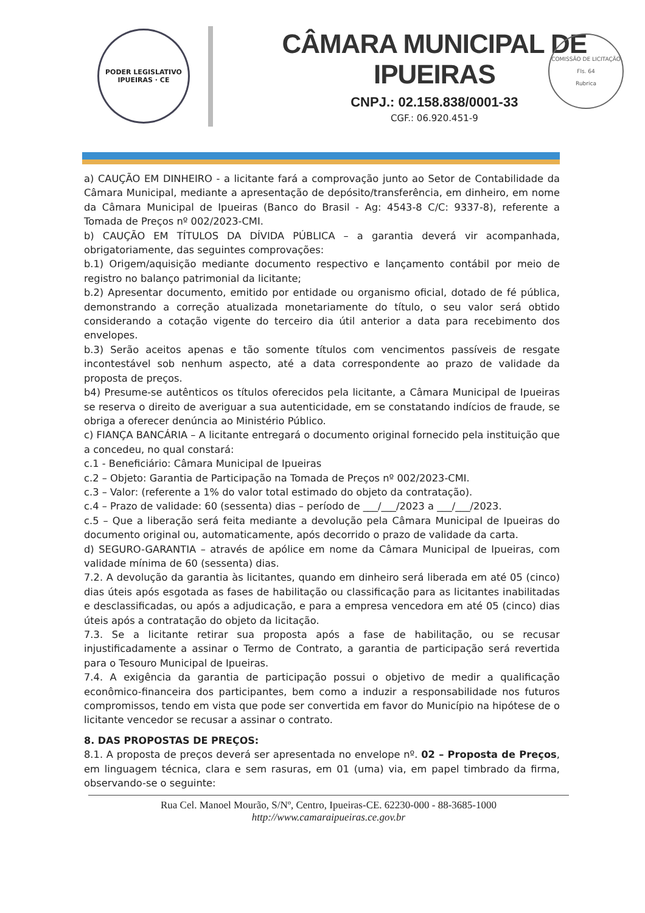PODER LEGISLATIVO
IPUEIRAS · CE
CÂMARA MUNICIPAL DE IPUEIRAS
CNPJ.: 02.158.838/0001-33
CGF.: 06.920.451-9
COMISSÃO DE LICITAÇÃO
Fls. 64
Rubrica
a) CAUÇÃO EM DINHEIRO - a licitante fará a comprovação junto ao Setor de Contabilidade da Câmara Municipal, mediante a apresentação de depósito/transferência, em dinheiro, em nome da Câmara Municipal de Ipueiras (Banco do Brasil - Ag: 4543-8 C/C: 9337-8), referente a Tomada de Preços nº 002/2023-CMI.
b) CAUÇÃO EM TÍTULOS DA DÍVIDA PÚBLICA – a garantia deverá vir acompanhada, obrigatoriamente, das seguintes comprovações:
b.1) Origem/aquisição mediante documento respectivo e lançamento contábil por meio de registro no balanço patrimonial da licitante;
b.2) Apresentar documento, emitido por entidade ou organismo oficial, dotado de fé pública, demonstrando a correção atualizada monetariamente do título, o seu valor será obtido considerando a cotação vigente do terceiro dia útil anterior a data para recebimento dos envelopes.
b.3) Serão aceitos apenas e tão somente títulos com vencimentos passíveis de resgate incontestável sob nenhum aspecto, até a data correspondente ao prazo de validade da proposta de preços.
b4) Presume-se autênticos os títulos oferecidos pela licitante, a Câmara Municipal de Ipueiras se reserva o direito de averiguar a sua autenticidade, em se constatando indícios de fraude, se obriga a oferecer denúncia ao Ministério Público.
c) FIANÇA BANCÁRIA – A licitante entregará o documento original fornecido pela instituição que a concedeu, no qual constará:
c.1 - Beneficiário: Câmara Municipal de Ipueiras
c.2 – Objeto: Garantia de Participação na Tomada de Preços nº 002/2023-CMI.
c.3 – Valor: (referente a 1% do valor total estimado do objeto da contratação).
c.4 – Prazo de validade: 60 (sessenta) dias – período de ___/___/2023 a ___/___/2023.
c.5 – Que a liberação será feita mediante a devolução pela Câmara Municipal de Ipueiras do documento original ou, automaticamente, após decorrido o prazo de validade da carta.
d) SEGURO-GARANTIA – através de apólice em nome da Câmara Municipal de Ipueiras, com validade mínima de 60 (sessenta) dias.
7.2. A devolução da garantia às licitantes, quando em dinheiro será liberada em até 05 (cinco) dias úteis após esgotada as fases de habilitação ou classificação para as licitantes inabilitadas e desclassificadas, ou após a adjudicação, e para a empresa vencedora em até 05 (cinco) dias úteis após a contratação do objeto da licitação.
7.3. Se a licitante retirar sua proposta após a fase de habilitação, ou se recusar injustificadamente a assinar o Termo de Contrato, a garantia de participação será revertida para o Tesouro Municipal de Ipueiras.
7.4. A exigência da garantia de participação possui o objetivo de medir a qualificação econômico-financeira dos participantes, bem como a induzir a responsabilidade nos futuros compromissos, tendo em vista que pode ser convertida em favor do Município na hipótese de o licitante vencedor se recusar a assinar o contrato.
8. DAS PROPOSTAS DE PREÇOS:
8.1. A proposta de preços deverá ser apresentada no envelope nº. 02 – Proposta de Preços, em linguagem técnica, clara e sem rasuras, em 01 (uma) via, em papel timbrado da firma, observando-se o seguinte:
Rua Cel. Manoel Mourão, S/Nº, Centro, Ipueiras-CE. 62230-000 - 88-3685-1000
http://www.camaraipueiras.ce.gov.br